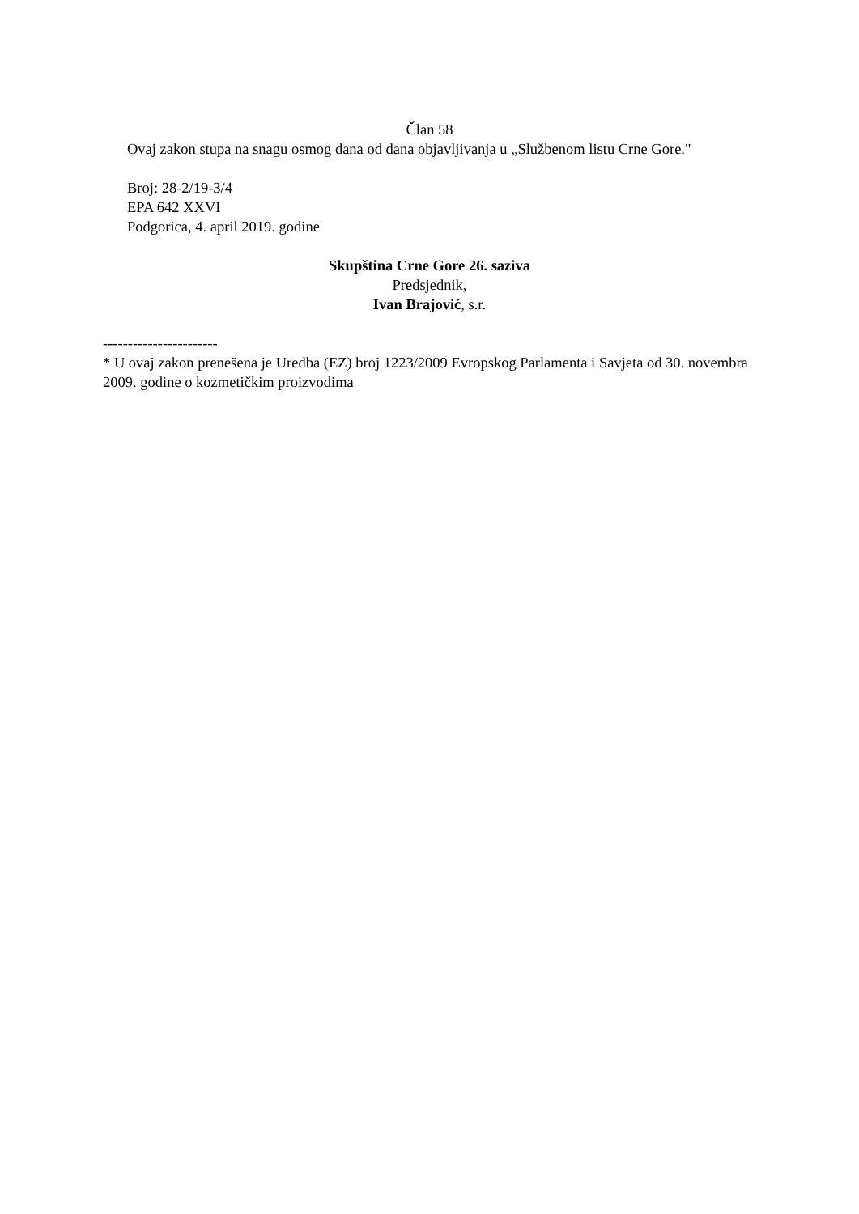Član 58
Ovaj zakon stupa na snagu osmog dana od dana objavljivanja u „Službenom listu Crne Gore."
Broj: 28-2/19-3/4
EPA 642 XXVI
Podgorica, 4. april 2019. godine
Skupština Crne Gore 26. saziva
Predsjednik,
Ivan Brajović, s.r.
-----------------------
* U ovaj zakon prenešena je Uredba (EZ) broj 1223/2009 Evropskog Parlamenta i Savjeta od 30. novembra 2009. godine o kozmetičkim proizvodima